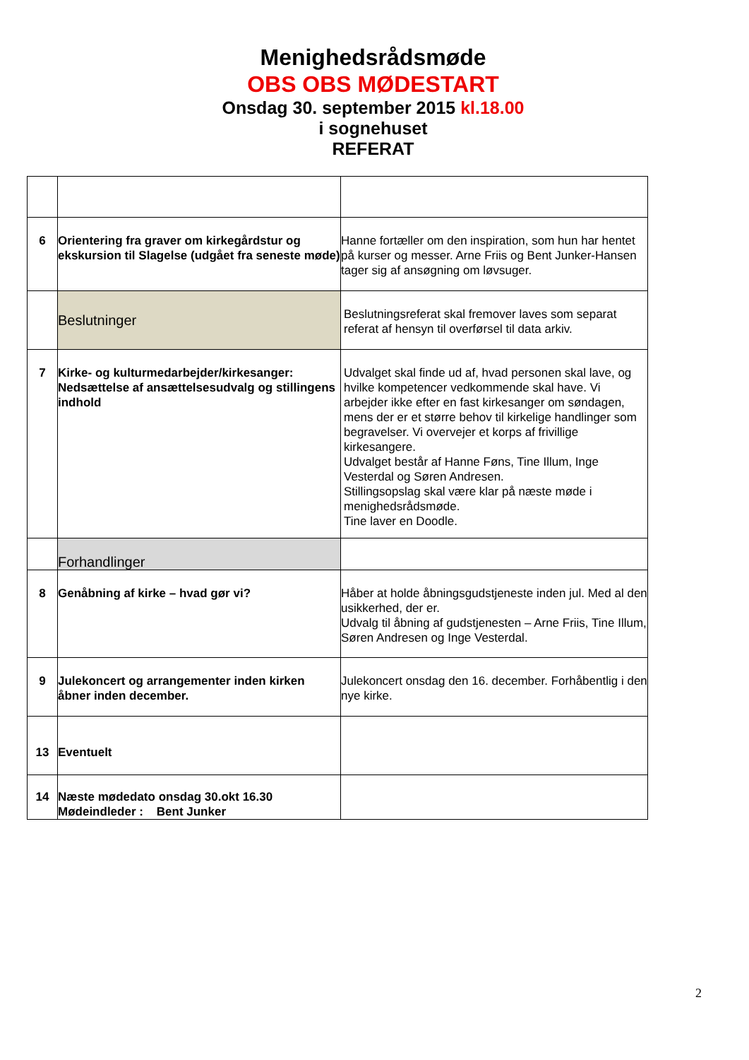Menighedsrådsmøde
OBS OBS MØDESTART
Onsdag 30. september 2015 kl.18.00
i sognehuset
REFERAT
| 6 | Orientering fra graver om kirkegårdstur og ekskursion til Slagelse (udgået fra seneste møde) | Hanne fortæller om den inspiration, som hun har hentet på kurser og messer. Arne Friis og Bent Junker-Hansen tager sig af ansøgning om løvsuger. |
| | Beslutninger | Beslutningsreferat skal fremover laves som separat referat af hensyn til overførsel til data arkiv. |
| 7 | Kirke- og kulturmedarbejder/kirkesanger: Nedsættelse af ansættelsesudvalg og stillingens indhold | Udvalget skal finde ud af, hvad personen skal lave, og hvilke kompetencer vedkommende skal have. Vi arbejder ikke efter en fast kirkesanger om søndagen, mens der er et større behov til kirkelige handlinger som begravelser. Vi overvejer et korps af frivillige kirkesangere. Udvalget består af Hanne Føns, Tine Illum, Inge Vesterdal og Søren Andresen. Stillingsopslag skal være klar på næste møde i menighedsrådsmøde. Tine laver en Doodle. |
| | Forhandlinger | |
| 8 | Genåbning af kirke – hvad gør vi? | Håber at holde åbningsgudstjeneste inden jul. Med al den usikkerhed, der er. Udvalg til åbning af gudstjenesten – Arne Friis, Tine Illum, Søren Andresen og Inge Vesterdal. |
| 9 | Julekoncert og arrangementer inden kirken åbner inden december. | Julekoncert onsdag den 16. december. Forhåbentlig i den nye kirke. |
| 13 | Eventuelt | |
| 14 | Næste mødedato onsdag 30.okt 16.30 Mødeindleder : Bent Junker | |
2